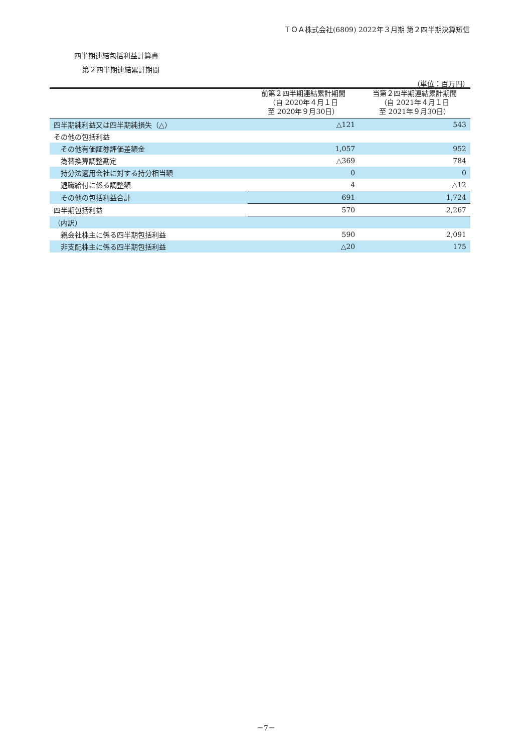ＴＯＡ株式会社(6809) 2022年３月期 第２四半期決算短信
四半期連結包括利益計算書
第２四半期連結累計期間
（単位：百万円）
| | 前第２四半期連結累計期間 （自 2020年４月１日 至 2020年９月30日） | 当第２四半期連結累計期間 （自 2021年４月１日 至 2021年９月30日） |
| --- | --- | --- |
| 四半期純利益又は四半期純損失（△） | △121 | 543 |
| その他の包括利益 | | |
| その他有価証券評価差額金 | 1,057 | 952 |
| 為替換算調整勘定 | △369 | 784 |
| 持分法適用会社に対する持分相当額 | 0 | 0 |
| 退職給付に係る調整額 | 4 | △12 |
| その他の包括利益合計 | 691 | 1,724 |
| 四半期包括利益 | 570 | 2,267 |
| （内訳） | | |
| 親会社株主に係る四半期包括利益 | 590 | 2,091 |
| 非支配株主に係る四半期包括利益 | △20 | 175 |
－7－